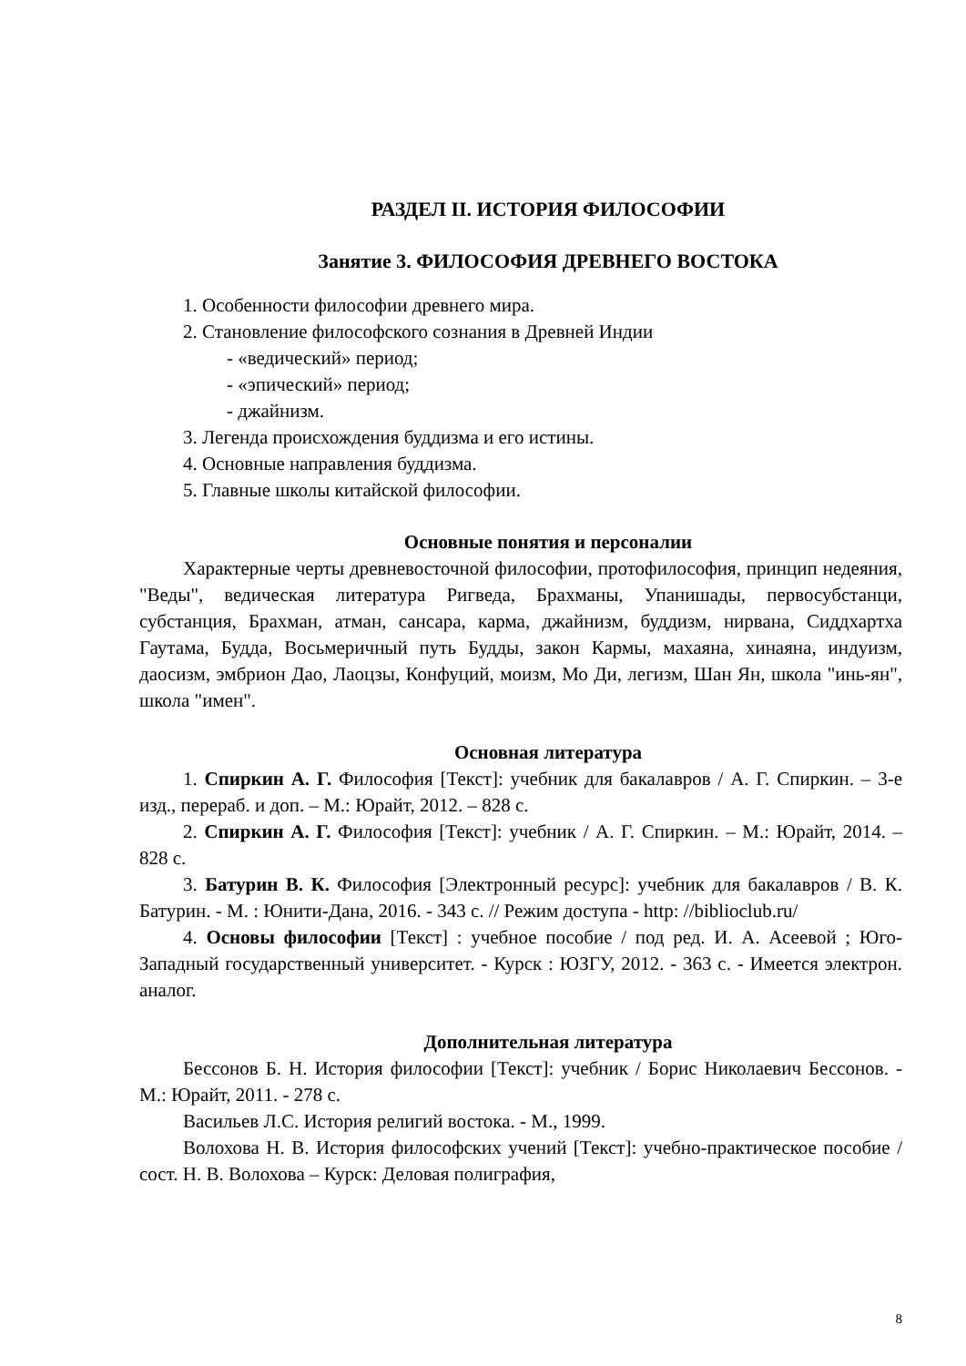РАЗДЕЛ II. ИСТОРИЯ ФИЛОСОФИИ
Занятие 3. ФИЛОСОФИЯ ДРЕВНЕГО ВОСТОКА
1. Особенности философии древнего мира.
2. Становление философского сознания в Древней Индии
- «ведический» период;
- «эпический» период;
- джайнизм.
3. Легенда происхождения буддизма и его истины.
4. Основные направления буддизма.
5. Главные школы китайской философии.
Основные понятия и персоналии
Характерные черты древневосточной философии, протофилософия, принцип недеяния, "Веды", ведическая литература Ригведа, Брахманы, Упанишады, первосубстанци, субстанция, Брахман, атман, сансара, карма, джайнизм, буддизм, нирвана, Сиддхартха Гаутама, Будда, Восьмеричный путь Будды, закон Кармы, махаяна, хинаяна, индуизм, даосизм, эмбрион Дао, Лаоцзы, Конфуций, моизм, Мо Ди, легизм, Шан Ян, школа "инь-ян", школа "имен".
Основная литература
1. Спиркин А. Г. Философия [Текст]: учебник для бакалавров / А. Г. Спиркин. – 3-е изд., перераб. и доп. – М.: Юрайт, 2012. – 828 с.
2. Спиркин А. Г. Философия [Текст]: учебник / А. Г. Спиркин. – М.: Юрайт, 2014. – 828 с.
3. Батурин В. К. Философия [Электронный ресурс]: учебник для бакалавров / В. К. Батурин. - М. : Юнити-Дана, 2016. - 343 с. // Режим доступа - http: //biblioclub.ru/
4. Основы философии [Текст] : учебное пособие / под ред. И. А. Асеевой ; Юго-Западный государственный университет. - Курск : ЮЗГУ, 2012. - 363 с. - Имеется электрон. аналог.
Дополнительная литература
Бессонов Б. Н. История философии [Текст]: учебник / Борис Николаевич Бессонов. - М.: Юрайт, 2011. - 278 с.
Васильев Л.С. История религий востока. - М., 1999.
Волохова Н. В. История философских учений [Текст]: учебно-практическое пособие / сост. Н. В. Волохова – Курск: Деловая полиграфия,
8